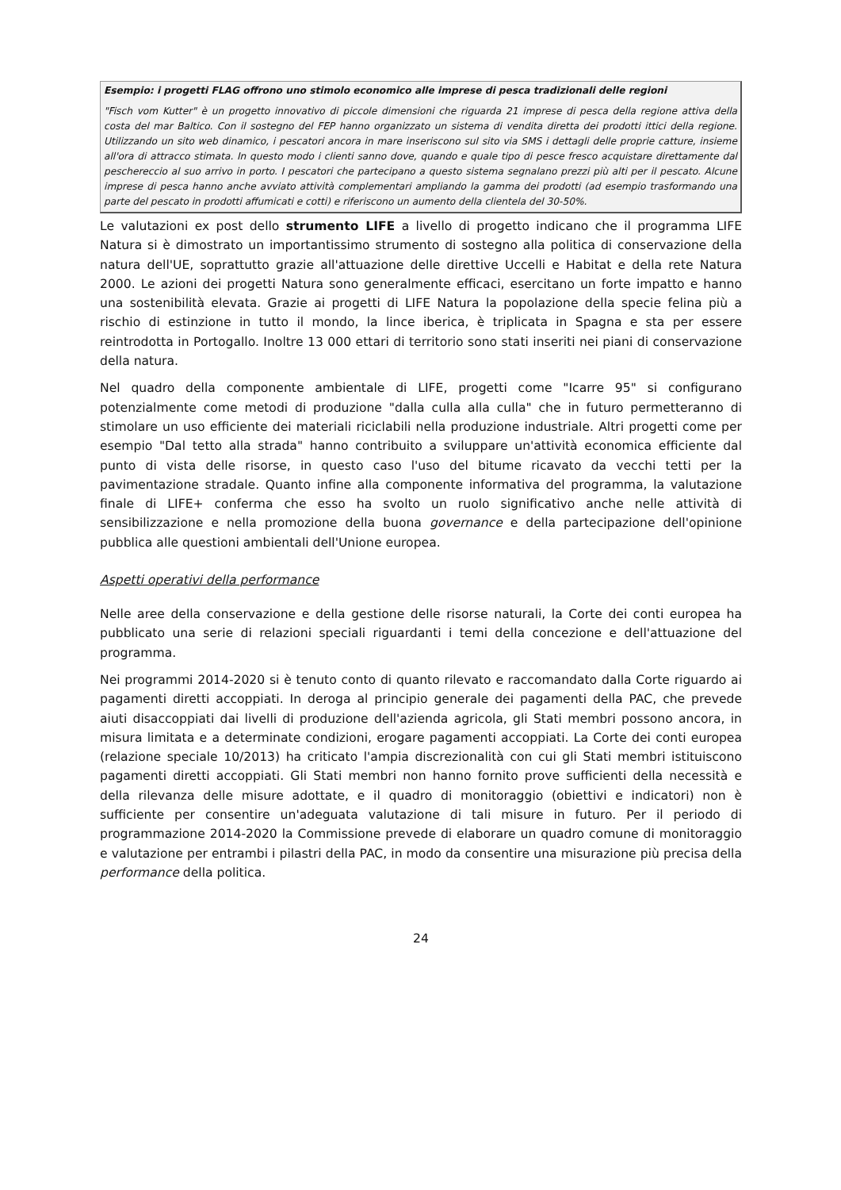Esempio: i progetti FLAG offrono uno stimolo economico alle imprese di pesca tradizionali delle regioni
"Fisch vom Kutter" è un progetto innovativo di piccole dimensioni che riguarda 21 imprese di pesca della regione attiva della costa del mar Baltico. Con il sostegno del FEP hanno organizzato un sistema di vendita diretta dei prodotti ittici della regione. Utilizzando un sito web dinamico, i pescatori ancora in mare inseriscono sul sito via SMS i dettagli delle proprie catture, insieme all'ora di attracco stimata. In questo modo i clienti sanno dove, quando e quale tipo di pesce fresco acquistare direttamente dal peschereccio al suo arrivo in porto. I pescatori che partecipano a questo sistema segnalano prezzi più alti per il pescato. Alcune imprese di pesca hanno anche avviato attività complementari ampliando la gamma dei prodotti (ad esempio trasformando una parte del pescato in prodotti affumicati e cotti) e riferiscono un aumento della clientela del 30-50%.
Le valutazioni ex post dello strumento LIFE a livello di progetto indicano che il programma LIFE Natura si è dimostrato un importantissimo strumento di sostegno alla politica di conservazione della natura dell'UE, soprattutto grazie all'attuazione delle direttive Uccelli e Habitat e della rete Natura 2000. Le azioni dei progetti Natura sono generalmente efficaci, esercitano un forte impatto e hanno una sostenibilità elevata. Grazie ai progetti di LIFE Natura la popolazione della specie felina più a rischio di estinzione in tutto il mondo, la lince iberica, è triplicata in Spagna e sta per essere reintrodotta in Portogallo. Inoltre 13 000 ettari di territorio sono stati inseriti nei piani di conservazione della natura.
Nel quadro della componente ambientale di LIFE, progetti come "Icarre 95" si configurano potenzialmente come metodi di produzione "dalla culla alla culla" che in futuro permetteranno di stimolare un uso efficiente dei materiali riciclabili nella produzione industriale. Altri progetti come per esempio "Dal tetto alla strada" hanno contribuito a sviluppare un'attività economica efficiente dal punto di vista delle risorse, in questo caso l'uso del bitume ricavato da vecchi tetti per la pavimentazione stradale. Quanto infine alla componente informativa del programma, la valutazione finale di LIFE+ conferma che esso ha svolto un ruolo significativo anche nelle attività di sensibilizzazione e nella promozione della buona governance e della partecipazione dell'opinione pubblica alle questioni ambientali dell'Unione europea.
Aspetti operativi della performance
Nelle aree della conservazione e della gestione delle risorse naturali, la Corte dei conti europea ha pubblicato una serie di relazioni speciali riguardanti i temi della concezione e dell'attuazione del programma.
Nei programmi 2014-2020 si è tenuto conto di quanto rilevato e raccomandato dalla Corte riguardo ai pagamenti diretti accoppiati. In deroga al principio generale dei pagamenti della PAC, che prevede aiuti disaccoppiati dai livelli di produzione dell'azienda agricola, gli Stati membri possono ancora, in misura limitata e a determinate condizioni, erogare pagamenti accoppiati. La Corte dei conti europea (relazione speciale 10/2013) ha criticato l'ampia discrezionalità con cui gli Stati membri istituiscono pagamenti diretti accoppiati. Gli Stati membri non hanno fornito prove sufficienti della necessità e della rilevanza delle misure adottate, e il quadro di monitoraggio (obiettivi e indicatori) non è sufficiente per consentire un'adeguata valutazione di tali misure in futuro. Per il periodo di programmazione 2014-2020 la Commissione prevede di elaborare un quadro comune di monitoraggio e valutazione per entrambi i pilastri della PAC, in modo da consentire una misurazione più precisa della performance della politica.
24